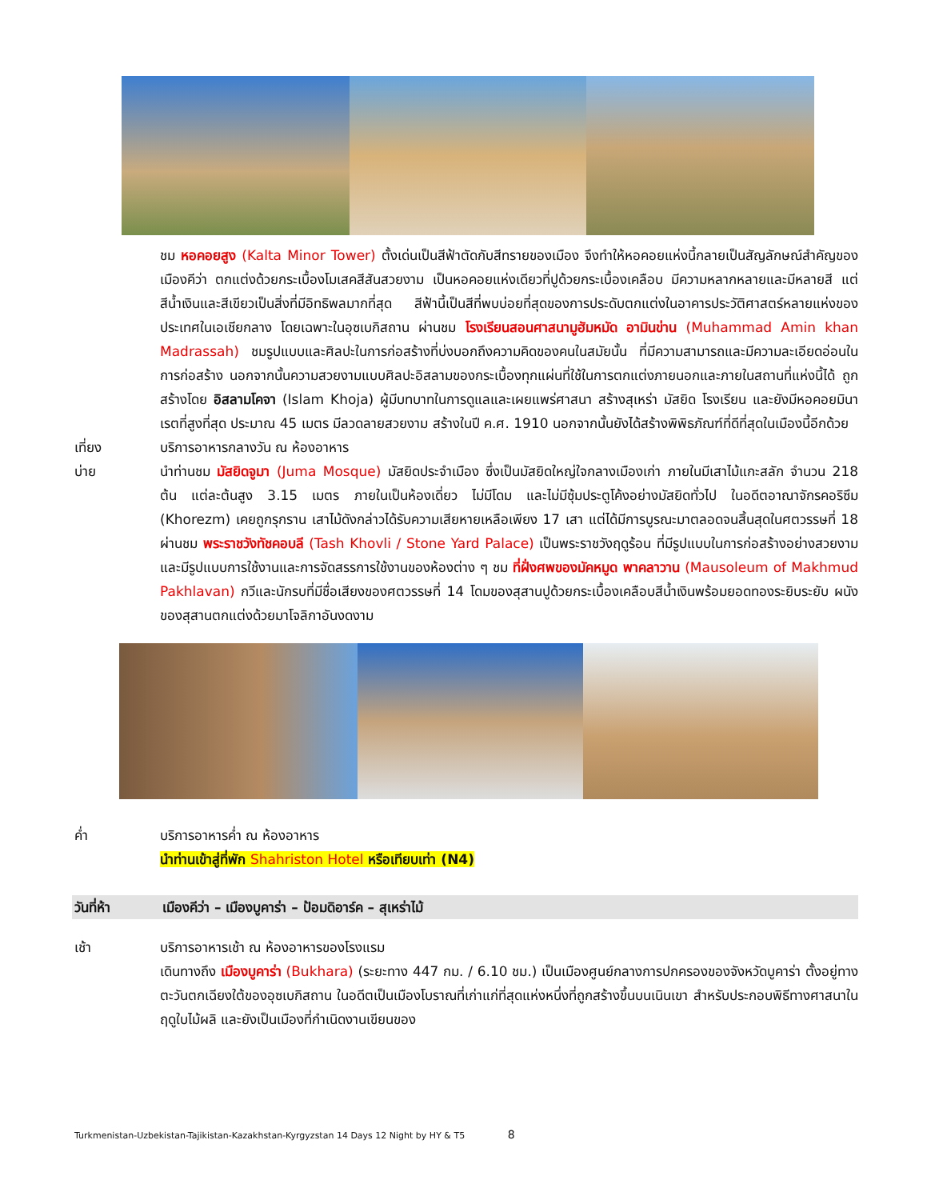ชม หอคอยสูง (Kalta Minor Tower) ตั้งเด่นเป็นสีฟ้าตัดกับสีทรายของเมือง จึงทำให้หอคอยแห่งนี้กลายเป็นสัญลักษณ์สำคัญของเมืองคีว่า ตกแต่งด้วยกระเบื้องโมเสคสีสันสวยงาม เป็นหอคอยแห่งเดียวที่ปูด้วยกระเบื้องเคลือบ มีความหลากหลายและมีหลายสี แต่สีน้ำเงินและสีเขียวเป็นสิ่งที่มีอิทธิพลมากที่สุด สีฟ้านี้เป็นสีที่พบบ่อยที่สุดของการประดับตกแต่งในอาคารประวัติศาสตร์หลายแห่งของประเทศในเอเชียกลาง โดยเฉพาะในอุซเบกิสถาน ผ่านชม โรงเรียนสอนศาสนามูฮัมหมัด อามินข่าน (Muhammad Amin khan Madrassah) ชมรูปแบบและศิลปะในการก่อสร้างที่บ่งบอกถึงความคิดของคนในสมัยนั้น ที่มีความสามารถและมีความละเอียดอ่อนในการก่อสร้าง นอกจากนั้นความสวยงามแบบศิลปะอิสลามของกระเบื้องทุกแผ่นที่ใช้ในการตกแต่งภายนอกและภายในสถานที่แห่งนี้ได้ ถูกสร้างโดย อิสลามโคจา (Islam Khoja) ผู้มีบทบาทในการดูแลและเผยแพร่ศาสนา สร้างสุเหร่า มัสยิด โรงเรียน และยังมีหอคอยมินาเรตที่สูงที่สุด ประมาณ 45 เมตร มีลวดลายสวยงาม สร้างในปี ค.ศ. 1910 นอกจากนั้นยังได้สร้างพิพิธภัณฑ์ที่ดีที่สุดในเมืองนี้อีกด้วย
เที่ยง บริการอาหารกลางวัน ณ ห้องอาหาร
บ่าย นำท่านชม มัสยิดจูมา (Juma Mosque) มัสยิดประจำเมือง ซึ่งเป็นมัสยิดใหญ่ใจกลางเมืองเก่า ภายในมีเสาไม้แกะสลัก จำนวน 218 ต้น แต่ละต้นสูง 3.15 เมตร ภายในเป็นห้องเดี่ยว ไม่มีโดม และไม่มีซุ้มประตูโค้งอย่างมัสยิดทั่วไป ในอดีตอาณาจักรคอริซึม (Khorezm) เคยถูกรุกราน เสาไม้ดังกล่าวได้รับความเสียหายเหลือเพียง 17 เสา แต่ได้มีการบูรณะมาตลอดจนสิ้นสุดในศตวรรษที่ 18 ผ่านชม พระราชวังทัชคอบลี (Tash Khovli / Stone Yard Palace) เป็นพระราชวังฤดูร้อน ที่มีรูปแบบในการก่อสร้างอย่างสวยงาม และมีรูปแบบการใช้งานและการจัดสรรการใช้งานของห้องต่าง ๆ ชม ที่ฝั่งศพของมัคหมูด พาคลาวาน (Mausoleum of Makhmud Pakhlavan) กวีและนักรบที่มีชื่อเสียงของศตวรรษที่ 14 โดมของสุสานปูด้วยกระเบื้องเคลือบสีน้ำเงินพร้อมยอดทองระยิบระยับ ผนังของสุสานตกแต่งด้วยมาโจลิกาอันงดงาม
ค่ำ บริการอาหารค่ำ ณ ห้องอาหาร
นำท่านเข้าสู่ที่พัก Shahriston Hotel หรือเทียบเท่า (N4)
วันที่ห้า เมืองคีว่า – เมืองบูคาร่า – ป้อมดิอาร์ค – สุเหร่าไม้
เช้า บริการอาหารเช้า ณ ห้องอาหารของโรงแรม
เดินทางถึง เมืองบูคาร่า (Bukhara) (ระยะทาง 447 กม. / 6.10 ชม.) เป็นเมืองศูนย์กลางการปกครองของจังหวัดบูคาร่า ตั้งอยู่ทางตะวันตกเฉียงใต้ของอุซเบกิสถาน ในอดีตเป็นเมืองโบราณที่เก่าแก่ที่สุดแห่งหนึ่งที่ถูกสร้างขึ้นบนเนินเขา สำหรับประกอบพิธีทางศาสนาในฤดูใบไม้ผลิ และยังเป็นเมืองที่กำเนิดงานเขียนของ
Turkmenistan-Uzbekistan-Tajikistan-Kazakhstan-Kyrgyzstan 14 Days 12 Night by HY & T5 8